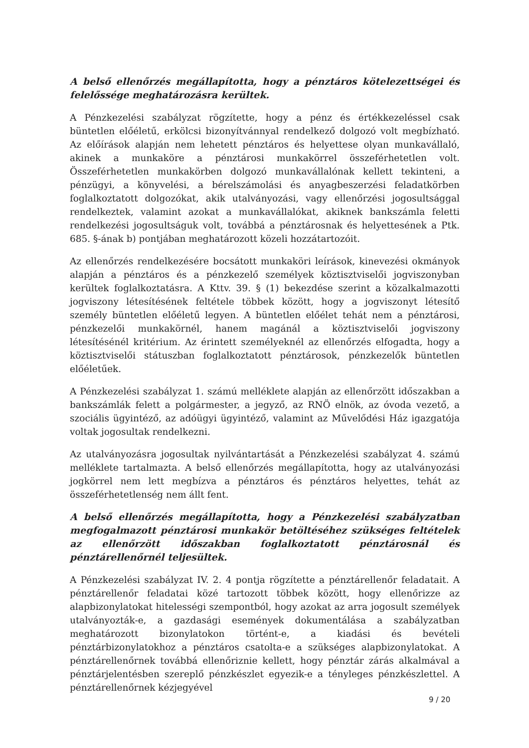A belső ellenőrzés megállapította, hogy a pénztáros kötelezettségei és felelőssége meghatározásra kerültek.
A Pénzkezelési szabályzat rögzítette, hogy a pénz és értékkezeléssel csak büntetlen előéletű, erkölcsi bizonyítvánnyal rendelkező dolgozó volt megbízható. Az előírások alapján nem lehetett pénztáros és helyettese olyan munkavállaló, akinek a munkaköre a pénztárosi munkakörrel összeférhetetlen volt. Összeférhetetlen munkakörben dolgozó munkavállalónak kellett tekinteni, a pénzügyi, a könyvelési, a bérelszámolási és anyagbeszerzési feladatkörben foglalkoztatott dolgozókat, akik utalványozási, vagy ellenőrzési jogosultsággal rendelkeztek, valamint azokat a munkavállalókat, akiknek bankszámla feletti rendelkezési jogosultságuk volt, továbbá a pénztárosnak és helyettesének a Ptk. 685. §-ának b) pontjában meghatározott közeli hozzátartozóit.
Az ellenőrzés rendelkezésére bocsátott munkaköri leírások, kinevezési okmányok alapján a pénztáros és a pénzkezelő személyek köztisztviselői jogviszonyban kerültek foglalkoztatásra. A Kttv. 39. § (1) bekezdése szerint a közalkalmazotti jogviszony létesítésének feltétele többek között, hogy a jogviszonyt létesítő személy büntetlen előéletű legyen. A büntetlen előélet tehát nem a pénztárosi, pénzkezelői munkakörnél, hanem magánál a köztisztviselői jogviszony létesítésénél kritérium. Az érintett személyeknél az ellenőrzés elfogadta, hogy a köztisztviselői státuszban foglalkoztatott pénztárosok, pénzkezelők büntetlen előéletűek.
A Pénzkezelési szabályzat 1. számú melléklete alapján az ellenőrzött időszakban a bankszámlák felett a polgármester, a jegyző, az RNÖ elnök, az óvoda vezető, a szociális ügyintéző, az adóügyi ügyintéző, valamint az Művelődési Ház igazgatója voltak jogosultak rendelkezni.
Az utalványozásra jogosultak nyilvántartását a Pénzkezelési szabályzat 4. számú melléklete tartalmazta. A belső ellenőrzés megállapította, hogy az utalványozási jogkörrel nem lett megbízva a pénztáros és pénztáros helyettes, tehát az összeférhetetlenség nem állt fent.
A belső ellenőrzés megállapította, hogy a Pénzkezelési szabályzatban megfogalmazott pénztárosi munkakör betöltéséhez szükséges feltételek az ellenőrzött időszakban foglalkoztatott pénztárosnál és pénztárellenőrnél teljesültek.
A Pénzkezelési szabályzat IV. 2. 4 pontja rögzítette a pénztárellenőr feladatait. A pénztárellenőr feladatai közé tartozott többek között, hogy ellenőrizze az alapbizonylatokat hitelességi szempontból, hogy azokat az arra jogosult személyek utalványozták-e, a gazdasági események dokumentálása a szabályzatban meghatározott bizonylatokon történt-e, a kiadási és bevételi pénztárbizonylatokhoz a pénztáros csatolta-e a szükséges alapbizonylatokat. A pénztárellenőrnek továbbá ellenőriznie kellett, hogy pénztár zárás alkalmával a pénztárjelentésben szereplő pénzkészlet egyezik-e a tényleges pénzkészlettel. A pénztárellenőrnek kézjegyével
9 / 20